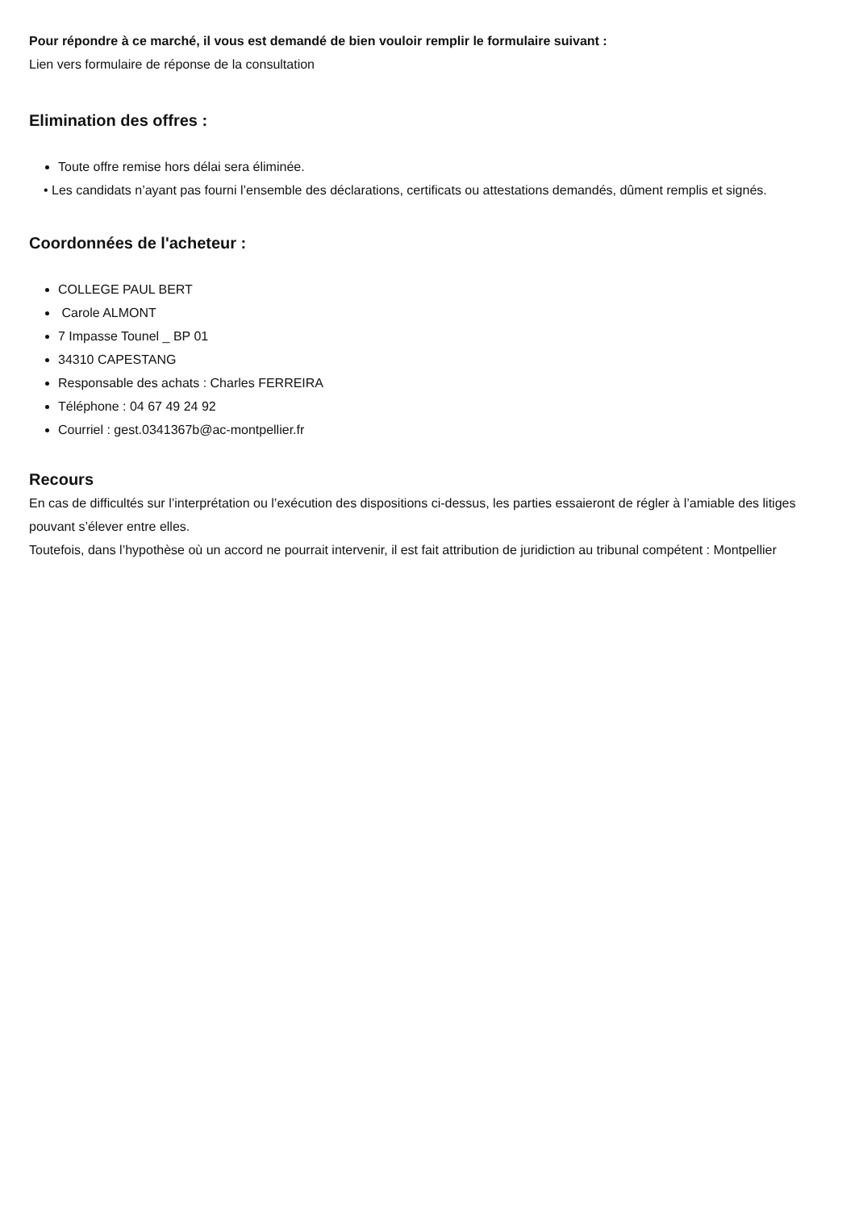Pour répondre à ce marché, il vous est demandé de bien vouloir remplir le formulaire suivant :
Lien vers formulaire de réponse de la consultation
Elimination des offres :
Toute offre remise hors délai sera éliminée.
• Les candidats n’ayant pas fourni l’ensemble des déclarations, certificats ou attestations demandés, dûment remplis et signés.
Coordonnées de l'acheteur :
COLLEGE PAUL BERT
Carole ALMONT
7 Impasse Tounel _ BP 01
34310 CAPESTANG
Responsable des achats : Charles FERREIRA
Téléphone : 04 67 49 24 92
Courriel : gest.0341367b@ac-montpellier.fr
Recours
En cas de difficultés sur l’interprétation ou l’exécution des dispositions ci-dessus, les parties essaieront de régler à l’amiable des litiges pouvant s’élever entre elles.
Toutefois, dans l’hypothèse où un accord ne pourrait intervenir, il est fait attribution de juridiction au tribunal compétent : Montpellier